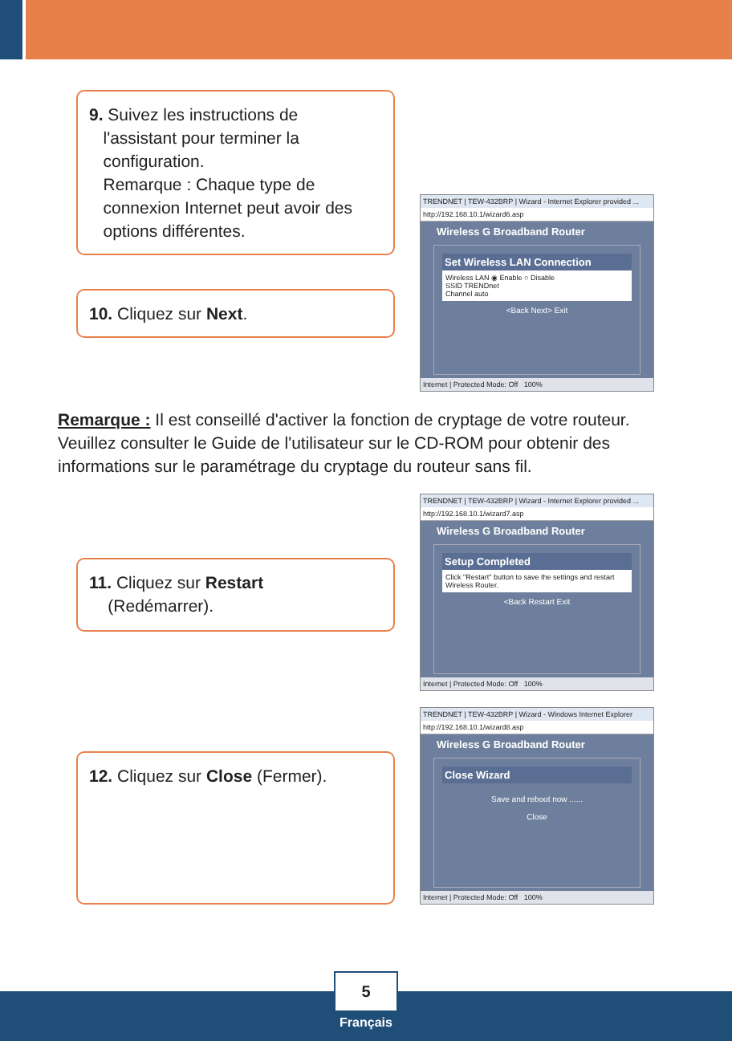9. Suivez les instructions de
l'assistant pour terminer la
configuration.
Remarque : Chaque type de
connexion Internet peut avoir des
options différentes.
10. Cliquez sur Next.
TRENDNET | TEW-432BRP | Wizard - Internet Explorer provided ...
http://192.168.10.1/wizard6.asp
Wireless G Broadband Router
Set Wireless LAN Connection
Wireless LAN ◉ Enable ○ Disable
SSID TRENDnet
Channel auto
<Back Next> Exit
Internet | Protected Mode: Off 100%
Remarque : Il est conseillé d'activer la fonction de cryptage de votre routeur. Veuillez consulter le Guide de l'utilisateur sur le CD-ROM pour obtenir des informations sur le paramétrage du cryptage du routeur sans fil.
11. Cliquez sur Restart
(Redémarrer).
TRENDNET | TEW-432BRP | Wizard - Internet Explorer provided ...
http://192.168.10.1/wizard7.asp
Wireless G Broadband Router
Setup Completed
Click "Restart" button to save the settings and restart Wireless Router.
<Back Restart Exit
Internet | Protected Mode: Off 100%
12. Cliquez sur Close (Fermer).
TRENDNET | TEW-432BRP | Wizard - Windows Internet Explorer
http://192.168.10.1/wizard8.asp
Wireless G Broadband Router
Close Wizard
Save and reboot now ......
Close
Internet | Protected Mode: Off 100%
5
Français